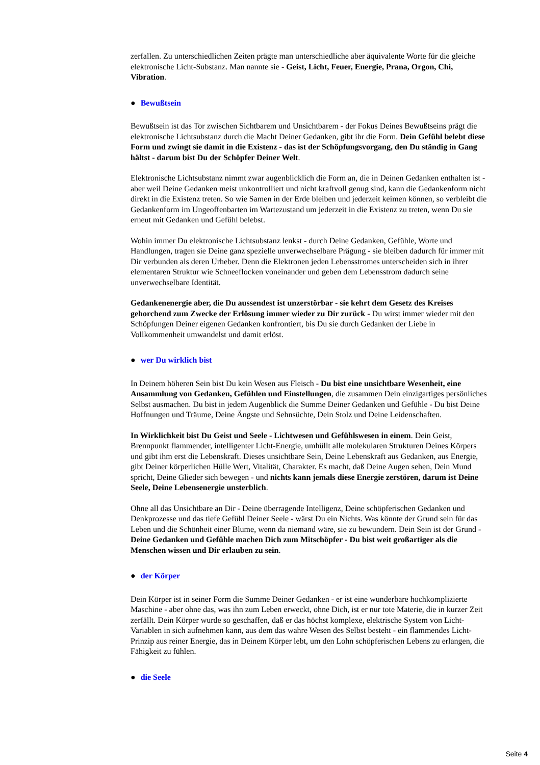zerfallen. Zu unterschiedlichen Zeiten prägte man unterschiedliche aber äquivalente Worte für die gleiche elektronische Licht-Substanz. Man nannte sie - Geist, Licht, Feuer, Energie, Prana, Orgon, Chi, Vibration.
● Bewußtsein
Bewußtsein ist das Tor zwischen Sichtbarem und Unsichtbarem - der Fokus Deines Bewußtseins prägt die elektronische Lichtsubstanz durch die Macht Deiner Gedanken, gibt ihr die Form. Dein Gefühl belebt diese Form und zwingt sie damit in die Existenz - das ist der Schöpfungsvorgang, den Du ständig in Gang hältst - darum bist Du der Schöpfer Deiner Welt.
Elektronische Lichtsubstanz nimmt zwar augenblicklich die Form an, die in Deinen Gedanken enthalten ist - aber weil Deine Gedanken meist unkontrolliert und nicht kraftvoll genug sind, kann die Gedankenform nicht direkt in die Existenz treten. So wie Samen in der Erde bleiben und jederzeit keimen können, so verbleibt die Gedankenform im Ungeoffenbarten im Wartezustand um jederzeit in die Existenz zu treten, wenn Du sie erneut mit Gedanken und Gefühl belebst.
Wohin immer Du elektronische Lichtsubstanz lenkst - durch Deine Gedanken, Gefühle, Worte und Handlungen, tragen sie Deine ganz spezielle unverwechselbare Prägung - sie bleiben dadurch für immer mit Dir verbunden als deren Urheber. Denn die Elektronen jeden Lebensstromes unterscheiden sich in ihrer elementaren Struktur wie Schneeflocken voneinander und geben dem Lebensstrom dadurch seine unverwechselbare Identität.
Gedankenenergie aber, die Du aussendest ist unzerstörbar - sie kehrt dem Gesetz des Kreises gehorchend zum Zwecke der Erlösung immer wieder zu Dir zurück - Du wirst immer wieder mit den Schöpfungen Deiner eigenen Gedanken konfrontiert, bis Du sie durch Gedanken der Liebe in Vollkommenheit umwandelst und damit erlöst.
● wer Du wirklich bist
In Deinem höheren Sein bist Du kein Wesen aus Fleisch - Du bist eine unsichtbare Wesenheit, eine Ansammlung von Gedanken, Gefühlen und Einstellungen, die zusammen Dein einzigartiges persönliches Selbst ausmachen. Du bist in jedem Augenblick die Summe Deiner Gedanken und Gefühle - Du bist Deine Hoffnungen und Träume, Deine Ängste und Sehnsüchte, Dein Stolz und Deine Leidenschaften.
In Wirklichkeit bist Du Geist und Seele - Lichtwesen und Gefühlswesen in einem. Dein Geist, Brennpunkt flammender, intelligenter Licht-Energie, umhüllt alle molekularen Strukturen Deines Körpers und gibt ihm erst die Lebenskraft. Dieses unsichtbare Sein, Deine Lebenskraft aus Gedanken, aus Energie, gibt Deiner körperlichen Hülle Wert, Vitalität, Charakter. Es macht, daß Deine Augen sehen, Dein Mund spricht, Deine Glieder sich bewegen - und nichts kann jemals diese Energie zerstören, darum ist Deine Seele, Deine Lebensenergie unsterblich.
Ohne all das Unsichtbare an Dir - Deine überragende Intelligenz, Deine schöpferischen Gedanken und Denkprozesse und das tiefe Gefühl Deiner Seele - wärst Du ein Nichts. Was könnte der Grund sein für das Leben und die Schönheit einer Blume, wenn da niemand wäre, sie zu bewundern. Dein Sein ist der Grund - Deine Gedanken und Gefühle machen Dich zum Mitschöpfer - Du bist weit großartiger als die Menschen wissen und Dir erlauben zu sein.
● der Körper
Dein Körper ist in seiner Form die Summe Deiner Gedanken - er ist eine wunderbare hochkomplizierte Maschine - aber ohne das, was ihn zum Leben erweckt, ohne Dich, ist er nur tote Materie, die in kurzer Zeit zerfällt. Dein Körper wurde so geschaffen, daß er das höchst komplexe, elektrische System von Licht-Variablen in sich aufnehmen kann, aus dem das wahre Wesen des Selbst besteht - ein flammendes Licht-Prinzip aus reiner Energie, das in Deinem Körper lebt, um den Lohn schöpferischen Lebens zu erlangen, die Fähigkeit zu fühlen.
● die Seele
Seite 4